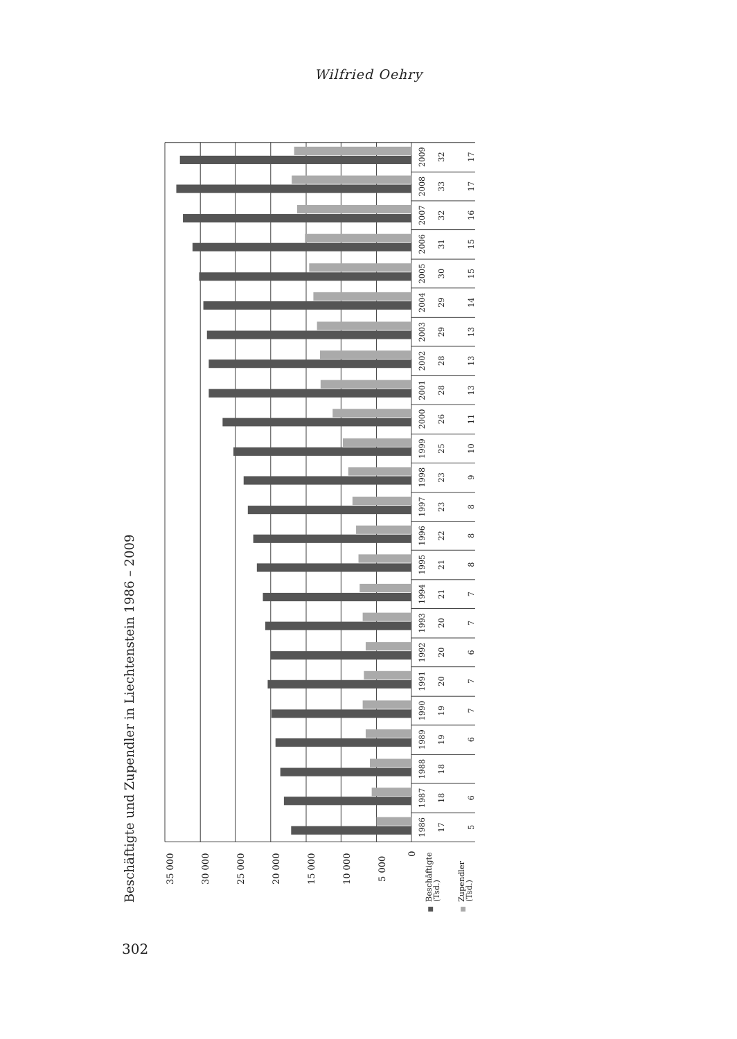Wilfried Oehry
Beschäftigte und Zupendler in Liechtenstein 1986 – 2009
35 000
30 000
25 000
20 000
15 000
10 000
5 000
0
Beschäftigte
(Tsd.)
Zupendler
(Tsd.)
1986
17
5
1987
18
6
1988
18
1989
19
6
1990
19
7
1991
20
7
1992
20
6
1993
20
7
1994
21
7
1995
21
8
1996
22
8
1997
23
8
1998
23
9
1999
25
10
2000
26
11
2001
28
13
2002
28
13
2003
29
13
2004
29
14
2005
30
15
2006
31
15
2007
32
16
2008
33
17
2009
32
17
302